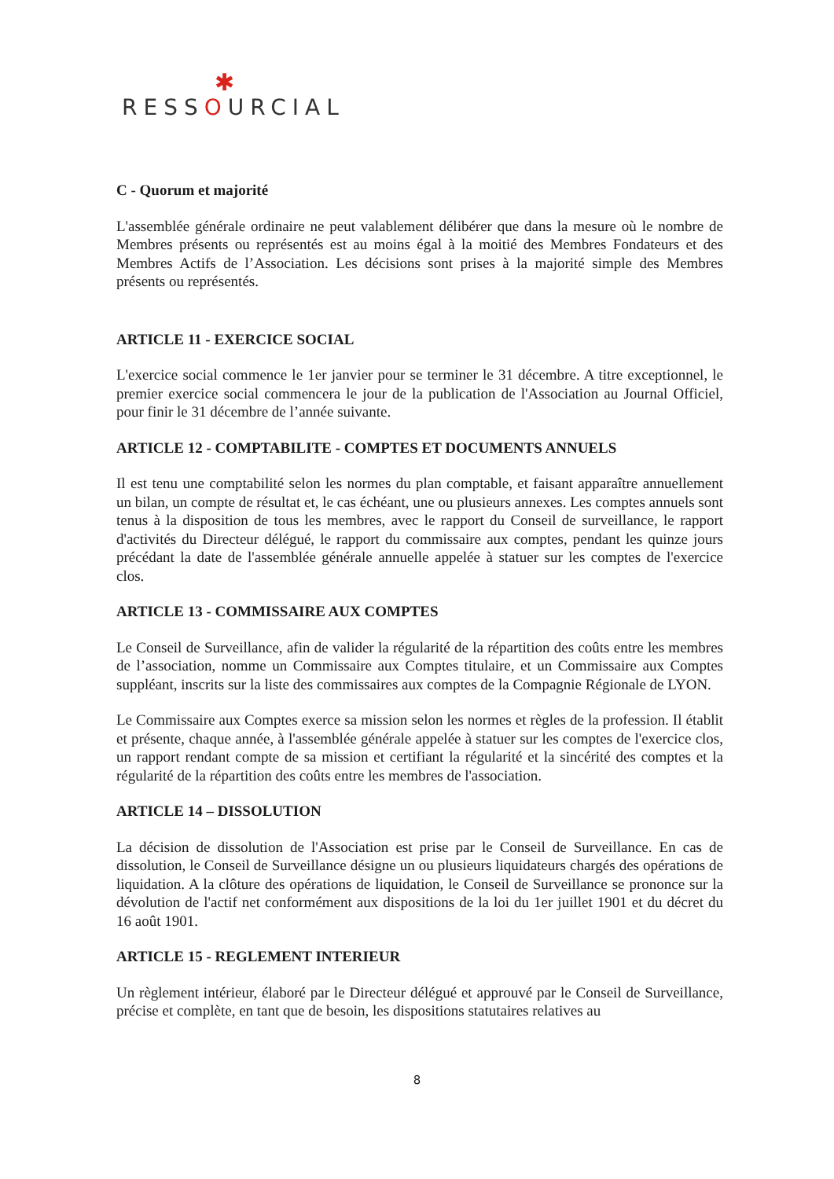✱
RESSOURCIAL
C - Quorum et majorité
L'assemblée générale ordinaire ne peut valablement délibérer que dans la mesure où le nombre de Membres présents ou représentés est au moins égal à la moitié des Membres Fondateurs et des Membres Actifs de l’Association. Les décisions sont prises à la majorité simple des Membres présents ou représentés.
ARTICLE 11 - EXERCICE SOCIAL
L'exercice social commence le 1er janvier pour se terminer le 31 décembre. A titre exceptionnel, le premier exercice social commencera le jour de la publication de l'Association au Journal Officiel, pour finir le 31 décembre de l’année suivante.
ARTICLE 12 - COMPTABILITE - COMPTES ET DOCUMENTS ANNUELS
Il est tenu une comptabilité selon les normes du plan comptable, et faisant apparaître annuellement un bilan, un compte de résultat et, le cas échéant, une ou plusieurs annexes. Les comptes annuels sont tenus à la disposition de tous les membres, avec le rapport du Conseil de surveillance, le rapport d'activités du Directeur délégué, le rapport du commissaire aux comptes, pendant les quinze jours précédant la date de l'assemblée générale annuelle appelée à statuer sur les comptes de l'exercice clos.
ARTICLE 13 - COMMISSAIRE AUX COMPTES
Le Conseil de Surveillance, afin de valider la régularité de la répartition des coûts entre les membres de l’association, nomme un Commissaire aux Comptes titulaire, et un Commissaire aux Comptes suppléant, inscrits sur la liste des commissaires aux comptes de la Compagnie Régionale de LYON.
Le Commissaire aux Comptes exerce sa mission selon les normes et règles de la profession. Il établit et présente, chaque année, à l'assemblée générale appelée à statuer sur les comptes de l'exercice clos, un rapport rendant compte de sa mission et certifiant la régularité et la sincérité des comptes et la régularité de la répartition des coûts entre les membres de l'association.
ARTICLE 14 – DISSOLUTION
La décision de dissolution de l'Association est prise par le Conseil de Surveillance. En cas de dissolution, le Conseil de Surveillance désigne un ou plusieurs liquidateurs chargés des opérations de liquidation. A la clôture des opérations de liquidation, le Conseil de Surveillance se prononce sur la dévolution de l'actif net conformément aux dispositions de la loi du 1er juillet 1901 et du décret du 16 août 1901.
ARTICLE 15 - REGLEMENT INTERIEUR
Un règlement intérieur, élaboré par le Directeur délégué et approuvé par le Conseil de Surveillance, précise et complète, en tant que de besoin, les dispositions statutaires relatives au
8